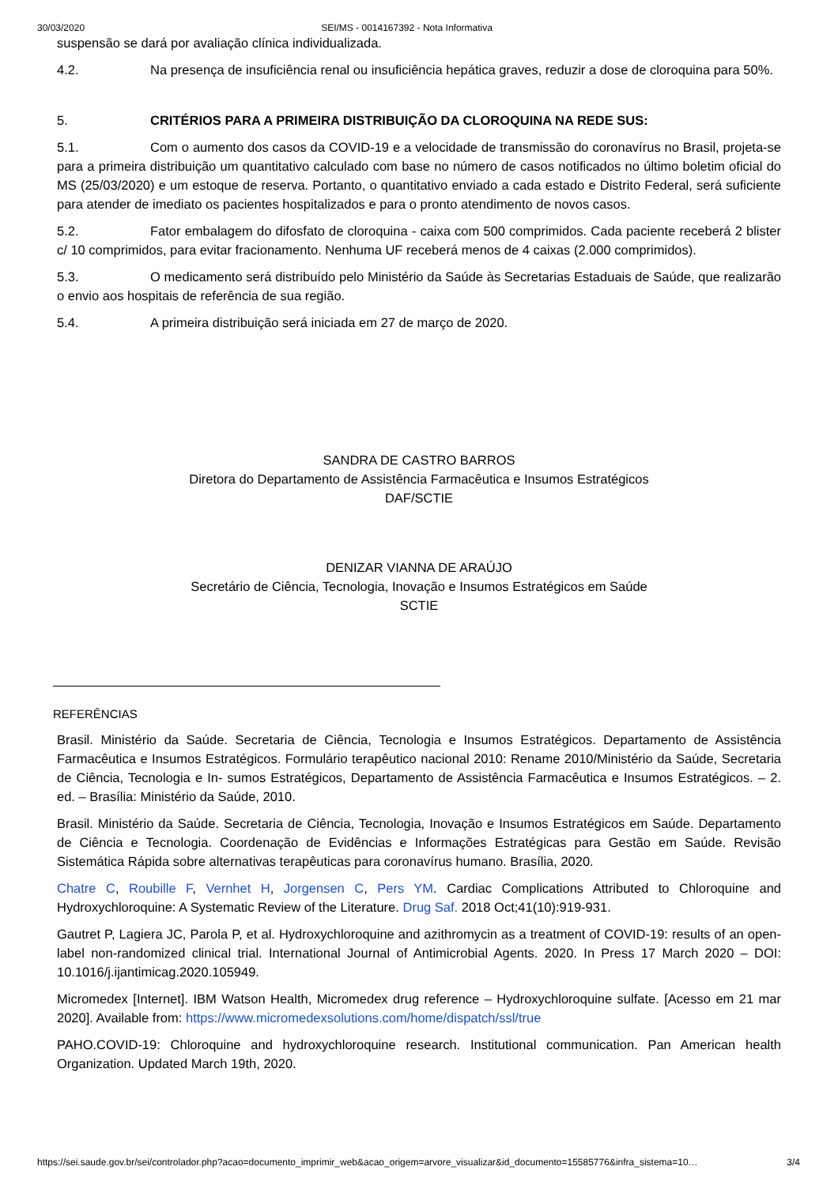30/03/2020 SEI/MS - 0014167392 - Nota Informativa
suspensão se dará por avaliação clínica individualizada.
4.2. Na presença de insuficiência renal ou insuficiência hepática graves, reduzir a dose de cloroquina para 50%.
5. CRITÉRIOS PARA A PRIMEIRA DISTRIBUIÇÃO DA CLOROQUINA NA REDE SUS:
5.1. Com o aumento dos casos da COVID-19 e a velocidade de transmissão do coronavírus no Brasil, projeta-se para a primeira distribuição um quantitativo calculado com base no número de casos notificados no último boletim oficial do MS (25/03/2020) e um estoque de reserva. Portanto, o quantitativo enviado a cada estado e Distrito Federal, será suficiente para atender de imediato os pacientes hospitalizados e para o pronto atendimento de novos casos.
5.2. Fator embalagem do difosfato de cloroquina - caixa com 500 comprimidos. Cada paciente receberá 2 blister c/ 10 comprimidos, para evitar fracionamento. Nenhuma UF receberá menos de 4 caixas (2.000 comprimidos).
5.3. O medicamento será distribuído pelo Ministério da Saúde às Secretarias Estaduais de Saúde, que realizarão o envio aos hospitais de referência de sua região.
5.4. A primeira distribuição será iniciada em 27 de março de 2020.
SANDRA DE CASTRO BARROS
Diretora do Departamento de Assistência Farmacêutica e Insumos Estratégicos
DAF/SCTIE
DENIZAR VIANNA DE ARAÚJO
Secretário de Ciência, Tecnologia, Inovação e Insumos Estratégicos em Saúde
SCTIE
REFERÊNCIAS
Brasil. Ministério da Saúde. Secretaria de Ciência, Tecnologia e Insumos Estratégicos. Departamento de Assistência Farmacêutica e Insumos Estratégicos. Formulário terapêutico nacional 2010: Rename 2010/Ministério da Saúde, Secretaria de Ciência, Tecnologia e In- sumos Estratégicos, Departamento de Assistência Farmacêutica e Insumos Estratégicos. – 2. ed. – Brasília: Ministério da Saúde, 2010.
Brasil. Ministério da Saúde. Secretaria de Ciência, Tecnologia, Inovação e Insumos Estratégicos em Saúde. Departamento de Ciência e Tecnologia. Coordenação de Evidências e Informações Estratégicas para Gestão em Saúde. Revisão Sistemática Rápida sobre alternativas terapêuticas para coronavírus humano. Brasília, 2020.
Chatre C, Roubille F, Vernhet H, Jorgensen C, Pers YM. Cardiac Complications Attributed to Chloroquine and Hydroxychloroquine: A Systematic Review of the Literature. Drug Saf. 2018 Oct;41(10):919-931.
Gautret P, Lagiera JC, Parola P, et al. Hydroxychloroquine and azithromycin as a treatment of COVID-19: results of an open-label non-randomized clinical trial. International Journal of Antimicrobial Agents. 2020. In Press 17 March 2020 – DOI: 10.1016/j.ijantimicag.2020.105949.
Micromedex [Internet]. IBM Watson Health, Micromedex drug reference – Hydroxychloroquine sulfate. [Acesso em 21 mar 2020]. Available from: https://www.micromedexsolutions.com/home/dispatch/ssl/true
PAHO.COVID-19: Chloroquine and hydroxychloroquine research. Institutional communication. Pan American health Organization. Updated March 19th, 2020.
https://sei.saude.gov.br/sei/controlador.php?acao=documento_imprimir_web&acao_origem=arvore_visualizar&id_documento=15585776&infra_sistema=10… 3/4